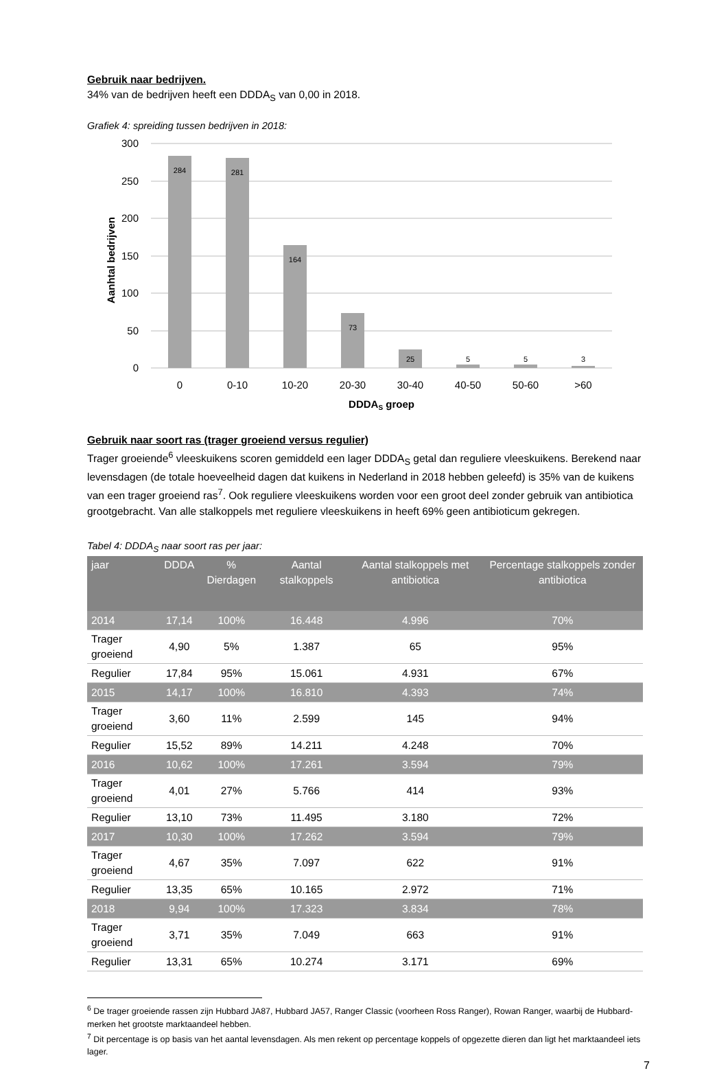Gebruik naar bedrijven.
34% van de bedrijven heeft een DDDA<sub>S</sub> van 0,00 in 2018.
Grafiek 4: spreiding tussen bedrijven in 2018:
300
250
200
150
100
50
0
Aanhtal bedrijven
284
281
164
73
25
5
5
3
0
0-10
10-20
20-30
30-40
40-50
50-60
>60
DDDAS groep
Gebruik naar soort ras (trager groeiend versus regulier)
Trager groeiende<sup>6</sup> vleeskuikens scoren gemiddeld een lager DDDA<sub>S</sub> getal dan reguliere vleeskuikens. Berekend naar levensdagen (de totale hoeveelheid dagen dat kuikens in Nederland in 2018 hebben geleefd) is 35% van de kuikens van een trager groeiend ras<sup>7</sup>. Ook reguliere vleeskuikens worden voor een groot deel zonder gebruik van antibiotica grootgebracht. Van alle stalkoppels met reguliere vleeskuikens in heeft 69% geen antibioticum gekregen.
Tabel 4: DDDA<sub>S</sub> naar soort ras per jaar:
| jaar | DDDA | % Dierdagen | Aantal stalkoppels | Aantal stalkoppels met antibiotica | Percentage stalkoppels zonder antibiotica |
| --- | --- | --- | --- | --- | --- |
| 2014 | 17,14 | 100% | 16.448 | 4.996 | 70% |
| Trager groeiend | 4,90 | 5% | 1.387 | 65 | 95% |
| Regulier | 17,84 | 95% | 15.061 | 4.931 | 67% |
| 2015 | 14,17 | 100% | 16.810 | 4.393 | 74% |
| Trager groeiend | 3,60 | 11% | 2.599 | 145 | 94% |
| Regulier | 15,52 | 89% | 14.211 | 4.248 | 70% |
| 2016 | 10,62 | 100% | 17.261 | 3.594 | 79% |
| Trager groeiend | 4,01 | 27% | 5.766 | 414 | 93% |
| Regulier | 13,10 | 73% | 11.495 | 3.180 | 72% |
| 2017 | 10,30 | 100% | 17.262 | 3.594 | 79% |
| Trager groeiend | 4,67 | 35% | 7.097 | 622 | 91% |
| Regulier | 13,35 | 65% | 10.165 | 2.972 | 71% |
| 2018 | 9,94 | 100% | 17.323 | 3.834 | 78% |
| Trager groeiend | 3,71 | 35% | 7.049 | 663 | 91% |
| Regulier | 13,31 | 65% | 10.274 | 3.171 | 69% |
<sup>6</sup> De trager groeiende rassen zijn Hubbard JA87, Hubbard JA57, Ranger Classic (voorheen Ross Ranger), Rowan Ranger, waarbij de Hubbard-merken het grootste marktaandeel hebben.
<sup>7</sup> Dit percentage is op basis van het aantal levensdagen. Als men rekent op percentage koppels of opgezette dieren dan ligt het marktaandeel iets lager.
7